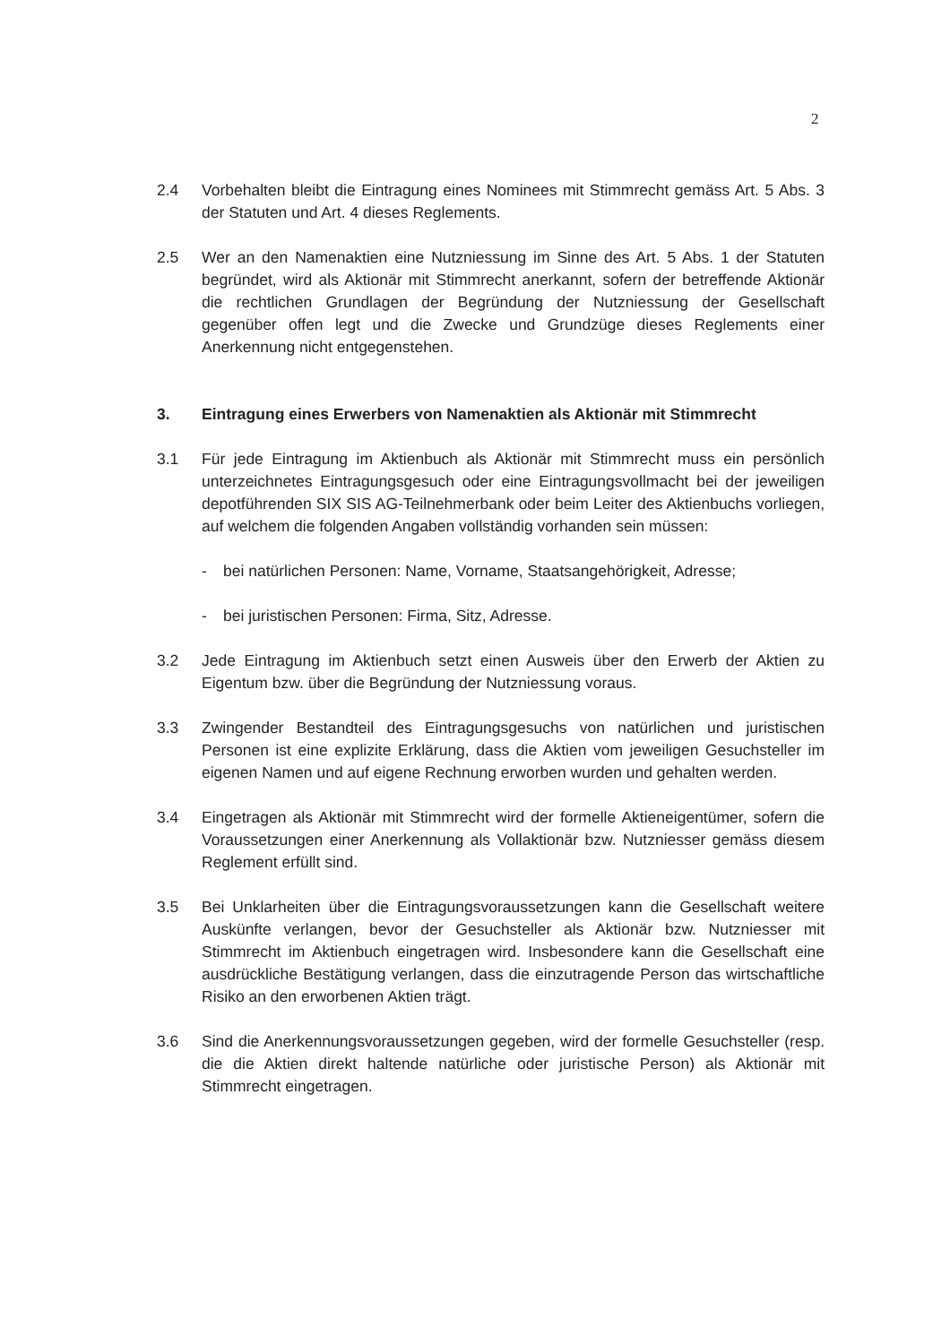2
2.4 Vorbehalten bleibt die Eintragung eines Nominees mit Stimmrecht gemäss Art. 5 Abs. 3 der Statuten und Art. 4 dieses Reglements.
2.5 Wer an den Namenaktien eine Nutzniessung im Sinne des Art. 5 Abs. 1 der Statuten begründet, wird als Aktionär mit Stimmrecht anerkannt, sofern der betreffende Aktionär die rechtlichen Grundlagen der Begründung der Nutzniessung der Gesellschaft gegenüber offen legt und die Zwecke und Grundzüge dieses Reglements einer Anerkennung nicht entgegenstehen.
3. Eintragung eines Erwerbers von Namenaktien als Aktionär mit Stimmrecht
3.1 Für jede Eintragung im Aktienbuch als Aktionär mit Stimmrecht muss ein persönlich unterzeichnetes Eintragungsgesuch oder eine Eintragungsvollmacht bei der jeweiligen depotführenden SIX SIS AG-Teilnehmerbank oder beim Leiter des Aktienbuchs vorliegen, auf welchem die folgenden Angaben vollständig vorhanden sein müssen:
- bei natürlichen Personen: Name, Vorname, Staatsangehörigkeit, Adresse;
- bei juristischen Personen: Firma, Sitz, Adresse.
3.2 Jede Eintragung im Aktienbuch setzt einen Ausweis über den Erwerb der Aktien zu Eigentum bzw. über die Begründung der Nutzniessung voraus.
3.3 Zwingender Bestandteil des Eintragungsgesuchs von natürlichen und juristischen Personen ist eine explizite Erklärung, dass die Aktien vom jeweiligen Gesuchsteller im eigenen Namen und auf eigene Rechnung erworben wurden und gehalten werden.
3.4 Eingetragen als Aktionär mit Stimmrecht wird der formelle Aktieneigentümer, sofern die Voraussetzungen einer Anerkennung als Vollaktionär bzw. Nutzniesser gemäss diesem Reglement erfüllt sind.
3.5 Bei Unklarheiten über die Eintragungsvoraussetzungen kann die Gesellschaft weitere Auskünfte verlangen, bevor der Gesuchsteller als Aktionär bzw. Nutzniesser mit Stimmrecht im Aktienbuch eingetragen wird. Insbesondere kann die Gesellschaft eine ausdrückliche Bestätigung verlangen, dass die einzutragende Person das wirtschaftliche Risiko an den erworbenen Aktien trägt.
3.6 Sind die Anerkennungsvoraussetzungen gegeben, wird der formelle Gesuchsteller (resp. die die Aktien direkt haltende natürliche oder juristische Person) als Aktionär mit Stimmrecht eingetragen.